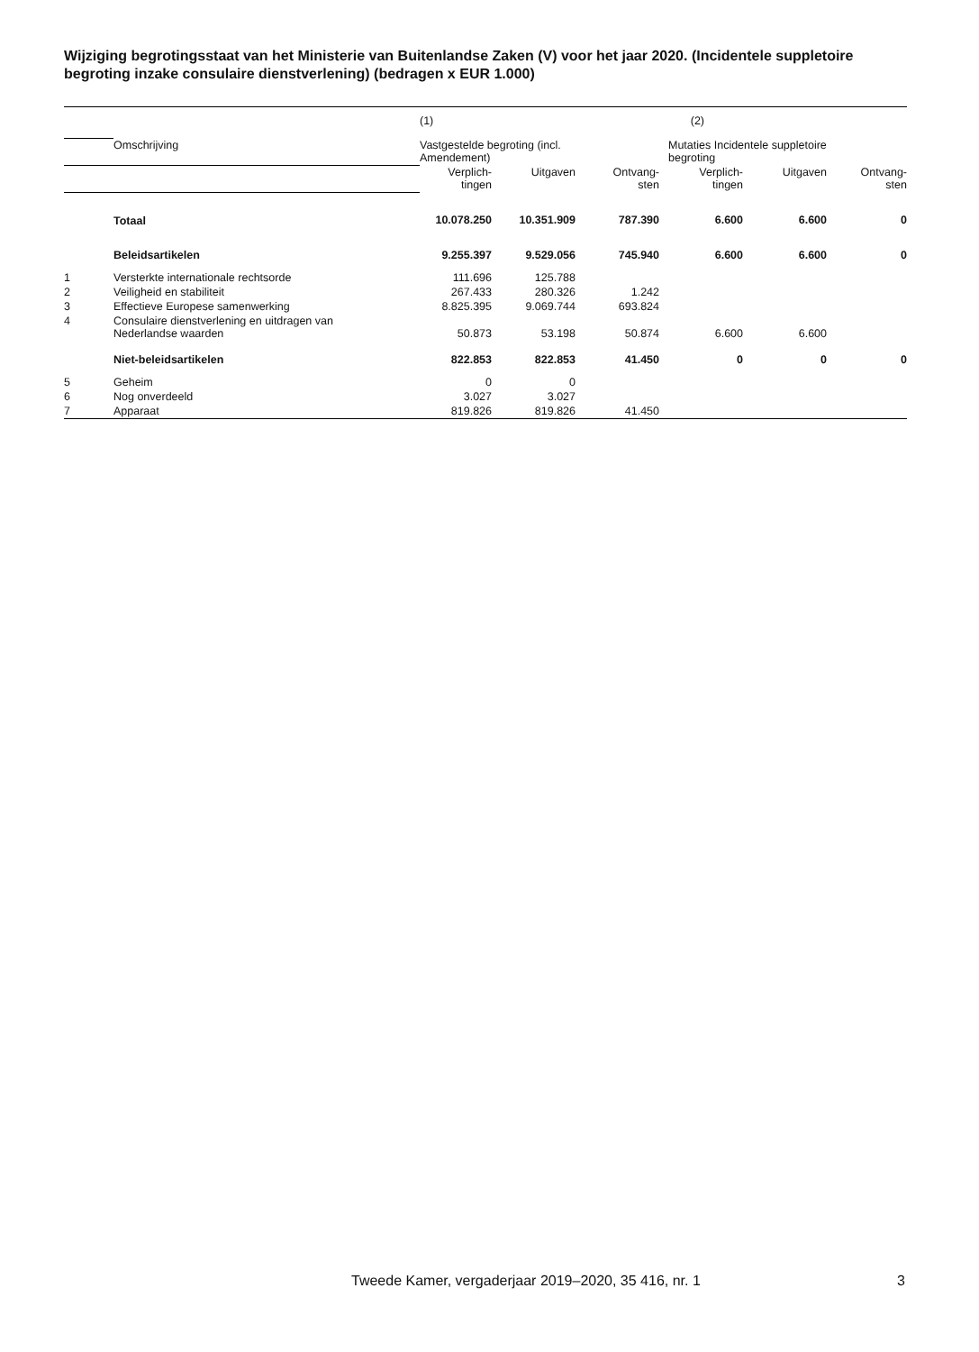Wijziging begrotingsstaat van het Ministerie van Buitenlandse Zaken (V) voor het jaar 2020. (Incidentele suppletoire begroting inzake consulaire dienstverlening) (bedragen x EUR 1.000)
| | | (1) | | | (2) | | |
| | Omschrijving | Vastgestelde begroting (incl. Amendement) | | | Mutaties Incidentele suppletoire begroting | | |
| | | Verplich- tingen | Uitgaven | Ontvang- sten | Verplich- tingen | Uitgaven | Ontvang- sten |
| | Totaal | 10.078.250 | 10.351.909 | 787.390 | 6.600 | 6.600 | 0 |
| | Beleidsartikelen | 9.255.397 | 9.529.056 | 745.940 | 6.600 | 6.600 | 0 |
| 1 | Versterkte internationale rechtsorde | 111.696 | 125.788 | | | | |
| 2 | Veiligheid en stabiliteit | 267.433 | 280.326 | 1.242 | | | |
| 3 | Effectieve Europese samenwerking | 8.825.395 | 9.069.744 | 693.824 | | | |
| 4 | Consulaire dienstverlening en uitdragen van Nederlandse waarden | 50.873 | 53.198 | 50.874 | 6.600 | 6.600 | |
| | Niet-beleidsartikelen | 822.853 | 822.853 | 41.450 | 0 | 0 | 0 |
| 5 | Geheim | 0 | 0 | | | | |
| 6 | Nog onverdeeld | 3.027 | 3.027 | | | | |
| 7 | Apparaat | 819.826 | 819.826 | 41.450 | | | |
Tweede Kamer, vergaderjaar 2019–2020, 35 416, nr. 1
3